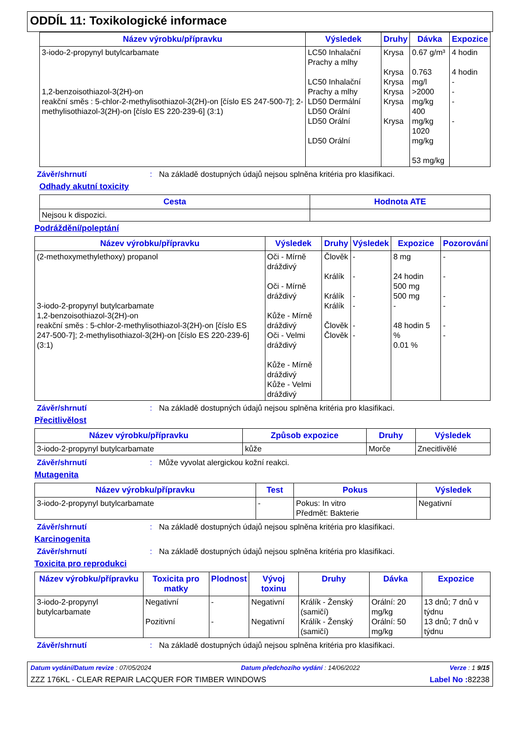ODDÍL 11: Toxikologické informace
| Název výrobku/přípravku | Výsledek | Druhy | Dávka | Expozice |
| --- | --- | --- | --- | --- |
| 3-iodo-2-propynyl butylcarbamate 1,2-benzoisothiazol-3(2H)-on reakční směs : 5-chlor-2-methylisothiazol-3(2H)-on [číslo ES 247-500-7]; 2-methylisothiazol-3(2H)-on [číslo ES 220-239-6] (3:1) | LC50 Inhalační Prachy a mlhy LC50 Inhalační Prachy a mlhy LD50 Dermální LD50 Orální LD50 Orální LD50 Orální | Krysa Krysa Krysa Krysa Krysa Krysa | 0.67 g/m³ 0.763 mg/l >2000 mg/kg 400 mg/kg 1020 mg/kg 53 mg/kg | 4 hodin 4 hodin - - - - |
Závěr/shrnutí: Na základě dostupných údajů nejsou splněna kritéria pro klasifikaci.
Odhady akutní toxicity
| Cesta | Hodnota ATE |
| --- | --- |
| Nejsou k dispozici. | |
Podráždění/poleptání
| Název výrobku/přípravku | Výsledek | Druhy | Výsledek | Expozice | Pozorování |
| --- | --- | --- | --- | --- | --- |
| (2-methoxymethylethoxy) propanol 3-iodo-2-propynyl butylcarbamate 1,2-benzoisothiazol-3(2H)-on reakční směs : 5-chlor-2-methylisothiazol-3(2H)-on [číslo ES 247-500-7]; 2-methylisothiazol-3(2H)-on [číslo ES 220-239-6] (3:1) | Oči - Mírně dráždivý Oči - Mírně dráždivý Kůže - Mírně dráždivý Oči - Velmi dráždivý Kůže - Mírně dráždivý Kůže - Velmi dráždivý | Člověk Králík Králík Králík Člověk Člověk | - - - - - - | 8 mg 24 hodin 500 mg 500 mg - 48 hodin 5 % 0.01 % | - - - - - - |
Závěr/shrnutí: Na základě dostupných údajů nejsou splněna kritéria pro klasifikaci.
Přecitlivělost
| Název výrobku/přípravku | Způsob expozice | Druhy | Výsledek |
| --- | --- | --- | --- |
| 3-iodo-2-propynyl butylcarbamate | kůže | Morče | Znecitlivělé |
Závěr/shrnutí: Může vyvolat alergickou kožní reakci.
Mutagenita
| Název výrobku/přípravku | Test | Pokus | Výsledek |
| --- | --- | --- | --- |
| 3-iodo-2-propynyl butylcarbamate | - | Pokus: In vitro Předmět: Bakterie | Negativní |
Závěr/shrnutí: Na základě dostupných údajů nejsou splněna kritéria pro klasifikaci.
Karcinogenita
Závěr/shrnutí: Na základě dostupných údajů nejsou splněna kritéria pro klasifikaci.
Toxicita pro reprodukci
| Název výrobku/přípravku | Toxicita pro matky | Plodnost | Vývoj toxinu | Druhy | Dávka | Expozice |
| --- | --- | --- | --- | --- | --- | --- |
| 3-iodo-2-propynyl butylcarbamate | Negativní Pozitivní | - - | Negativní Negativní | Králík - Ženský (samičí) Králík - Ženský (samičí) | Orální: 20 mg/kg Orální: 50 mg/kg | 13 dnů; 7 dnů v týdnu 13 dnů; 7 dnů v týdnu |
Závěr/shrnutí: Na základě dostupných údajů nejsou splněna kritéria pro klasifikaci.
Datum vydání/Datum revize : 07/05/2024 Datum předchozího vydání : 14/06/2022 Verze : 1 9/15
ZZZ 176KL - CLEAR REPAIR LACQUER FOR TIMBER WINDOWS Label No : 82238